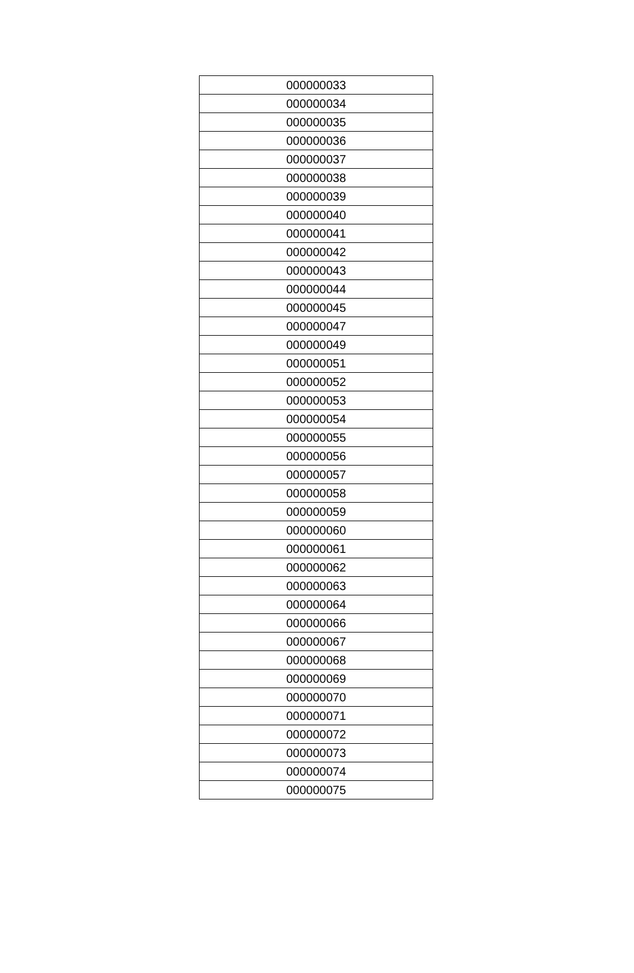| 000000033 |
| 000000034 |
| 000000035 |
| 000000036 |
| 000000037 |
| 000000038 |
| 000000039 |
| 000000040 |
| 000000041 |
| 000000042 |
| 000000043 |
| 000000044 |
| 000000045 |
| 000000047 |
| 000000049 |
| 000000051 |
| 000000052 |
| 000000053 |
| 000000054 |
| 000000055 |
| 000000056 |
| 000000057 |
| 000000058 |
| 000000059 |
| 000000060 |
| 000000061 |
| 000000062 |
| 000000063 |
| 000000064 |
| 000000066 |
| 000000067 |
| 000000068 |
| 000000069 |
| 000000070 |
| 000000071 |
| 000000072 |
| 000000073 |
| 000000074 |
| 000000075 |